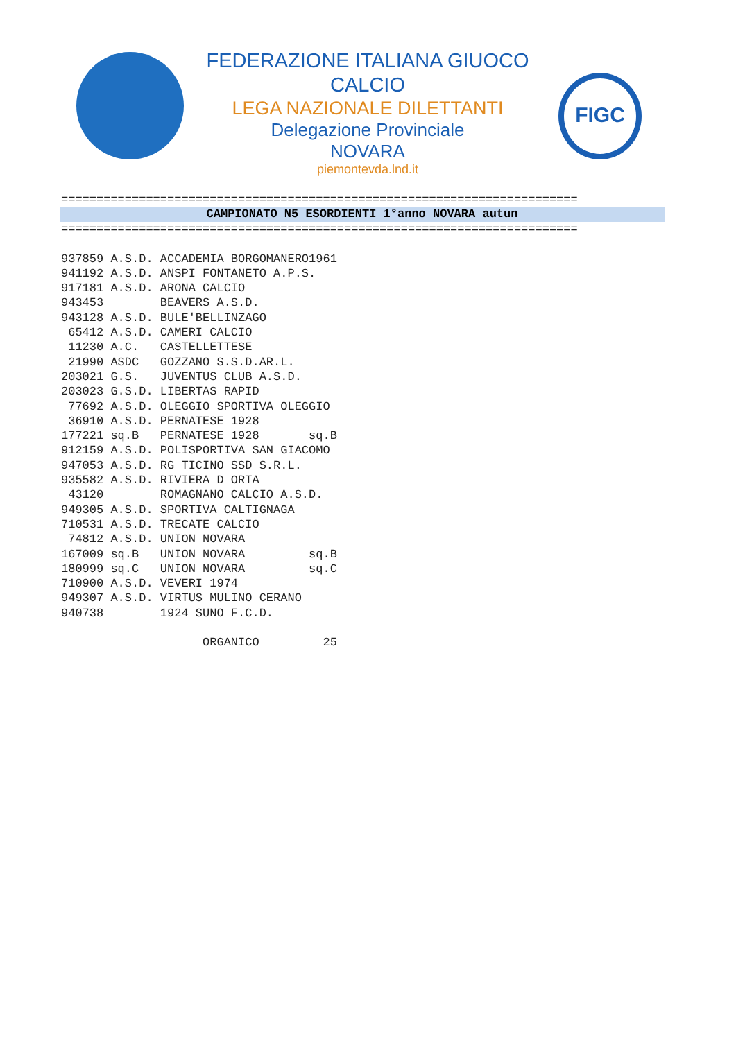FEDERAZIONE ITALIANA GIUOCO CALCIO
LEGA NAZIONALE DILETTANTI
Delegazione Provinciale
NOVARA
piemontevda.lnd.it
FIGC
=========================================================================
CAMPIONATO N5 ESORDIENTI 1°anno NOVARA autun
=========================================================================
937859 A.S.D. ACCADEMIA BORGOMANERO1961
941192 A.S.D. ANSPI FONTANETO A.P.S.
917181 A.S.D. ARONA CALCIO
943453        BEAVERS A.S.D.
943128 A.S.D. BULE'BELLINZAGO
 65412 A.S.D. CAMERI CALCIO
 11230 A.C.   CASTELLETTESE
 21990 ASDC   GOZZANO S.S.D.AR.L.
203021 G.S.   JUVENTUS CLUB A.S.D.
203023 G.S.D. LIBERTAS RAPID
 77692 A.S.D. OLEGGIO SPORTIVA OLEGGIO
 36910 A.S.D. PERNATESE 1928
177221 sq.B   PERNATESE 1928       sq.B
912159 A.S.D. POLISPORTIVA SAN GIACOMO
947053 A.S.D. RG TICINO SSD S.R.L.
935582 A.S.D. RIVIERA D ORTA
 43120        ROMAGNANO CALCIO A.S.D.
949305 A.S.D. SPORTIVA CALTIGNAGA
710531 A.S.D. TRECATE CALCIO
 74812 A.S.D. UNION NOVARA
167009 sq.B   UNION NOVARA         sq.B
180999 sq.C   UNION NOVARA         sq.C
710900 A.S.D. VEVERI 1974
949307 A.S.D. VIRTUS MULINO CERANO
940738        1924 SUNO F.C.D.

                    ORGANICO         25